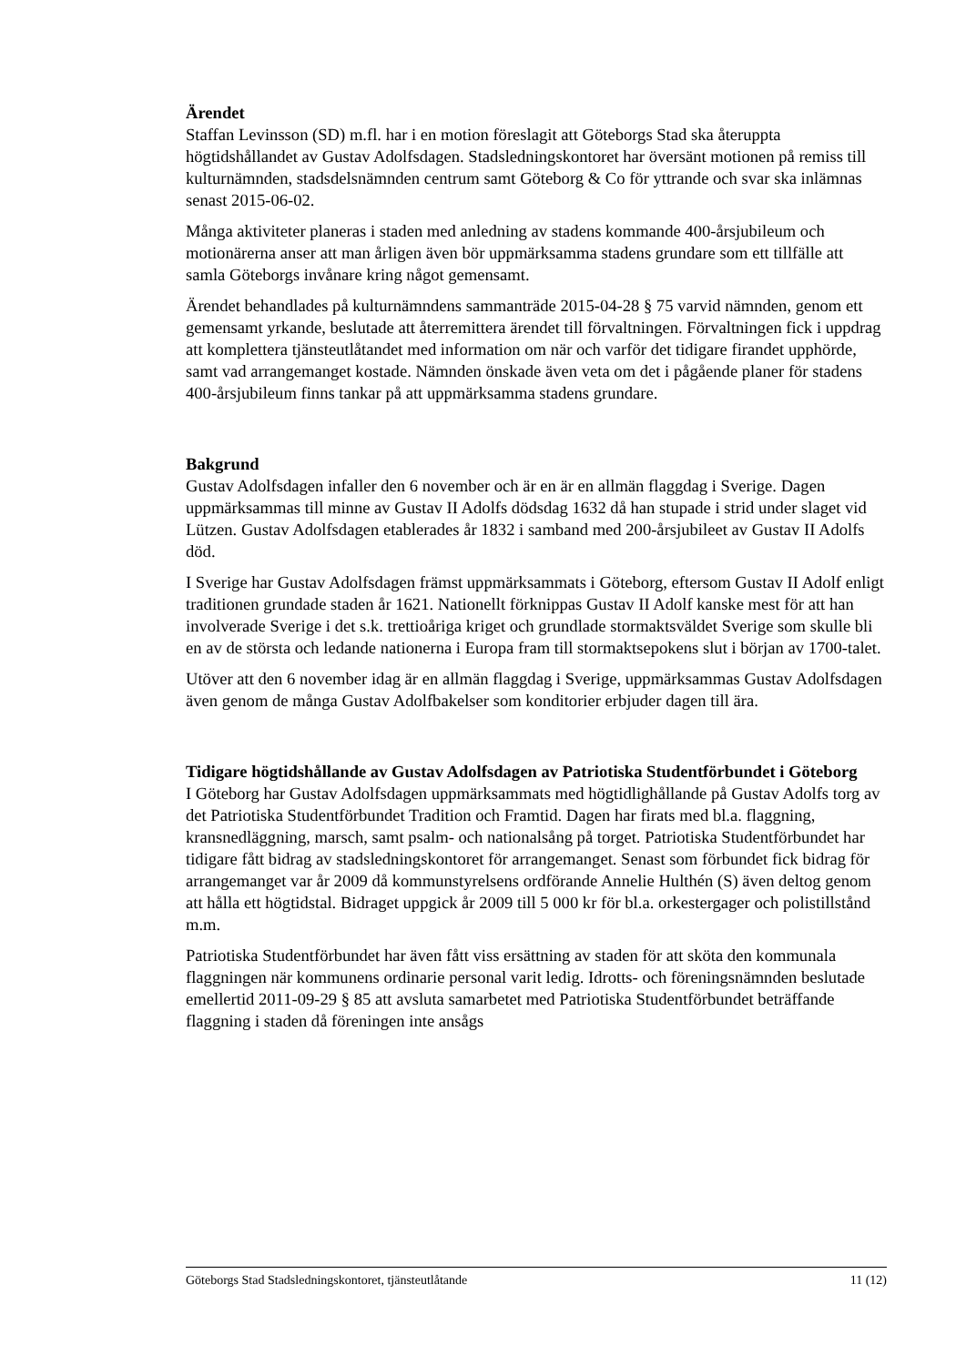Ärendet
Staffan Levinsson (SD) m.fl. har i en motion föreslagit att Göteborgs Stad ska återuppta högtidshållandet av Gustav Adolfsdagen. Stadsledningskontoret har översänt motionen på remiss till kulturnämnden, stadsdelsnämnden centrum samt Göteborg & Co för yttrande och svar ska inlämnas senast 2015-06-02.
Många aktiviteter planeras i staden med anledning av stadens kommande 400-årsjubileum och motionärerna anser att man årligen även bör uppmärksamma stadens grundare som ett tillfälle att samla Göteborgs invånare kring något gemensamt.
Ärendet behandlades på kulturnämndens sammanträde 2015-04-28 § 75 varvid nämnden, genom ett gemensamt yrkande, beslutade att återremittera ärendet till förvaltningen. Förvaltningen fick i uppdrag att komplettera tjänsteutlåtandet med information om när och varför det tidigare firandet upphörde, samt vad arrangemanget kostade. Nämnden önskade även veta om det i pågående planer för stadens 400-årsjubileum finns tankar på att uppmärksamma stadens grundare.
Bakgrund
Gustav Adolfsdagen infaller den 6 november och är en är en allmän flaggdag i Sverige. Dagen uppmärksammas till minne av Gustav II Adolfs dödsdag 1632 då han stupade i strid under slaget vid Lützen. Gustav Adolfsdagen etablerades år 1832 i samband med 200-årsjubileet av Gustav II Adolfs död.
I Sverige har Gustav Adolfsdagen främst uppmärksammats i Göteborg, eftersom Gustav II Adolf enligt traditionen grundade staden år 1621. Nationellt förknippas Gustav II Adolf kanske mest för att han involverade Sverige i det s.k. trettioåriga kriget och grundlade stormaktsväldet Sverige som skulle bli en av de största och ledande nationerna i Europa fram till stormaktsepokens slut i början av 1700-talet.
Utöver att den 6 november idag är en allmän flaggdag i Sverige, uppmärksammas Gustav Adolfsdagen även genom de många Gustav Adolfbakelser som konditorier erbjuder dagen till ära.
Tidigare högtidshållande av Gustav Adolfsdagen av Patriotiska Studentförbundet i Göteborg
I Göteborg har Gustav Adolfsdagen uppmärksammats med högtidlighållande på Gustav Adolfs torg av det Patriotiska Studentförbundet Tradition och Framtid. Dagen har firats med bl.a. flaggning, kransnedläggning, marsch, samt psalm- och nationalsång på torget. Patriotiska Studentförbundet har tidigare fått bidrag av stadsledningskontoret för arrangemanget. Senast som förbundet fick bidrag för arrangemanget var år 2009 då kommunstyrelsens ordförande Annelie Hulthén (S) även deltog genom att hålla ett högtidstal. Bidraget uppgick år 2009 till 5 000 kr för bl.a. orkestergager och polistillstånd m.m.
Patriotiska Studentförbundet har även fått viss ersättning av staden för att sköta den kommunala flaggningen när kommunens ordinarie personal varit ledig. Idrotts- och föreningsnämnden beslutade emellertid 2011-09-29 § 85 att avsluta samarbetet med Patriotiska Studentförbundet beträffande flaggning i staden då föreningen inte ansågs
Göteborgs Stad Stadsledningskontoret, tjänsteutlåtande 11 (12)